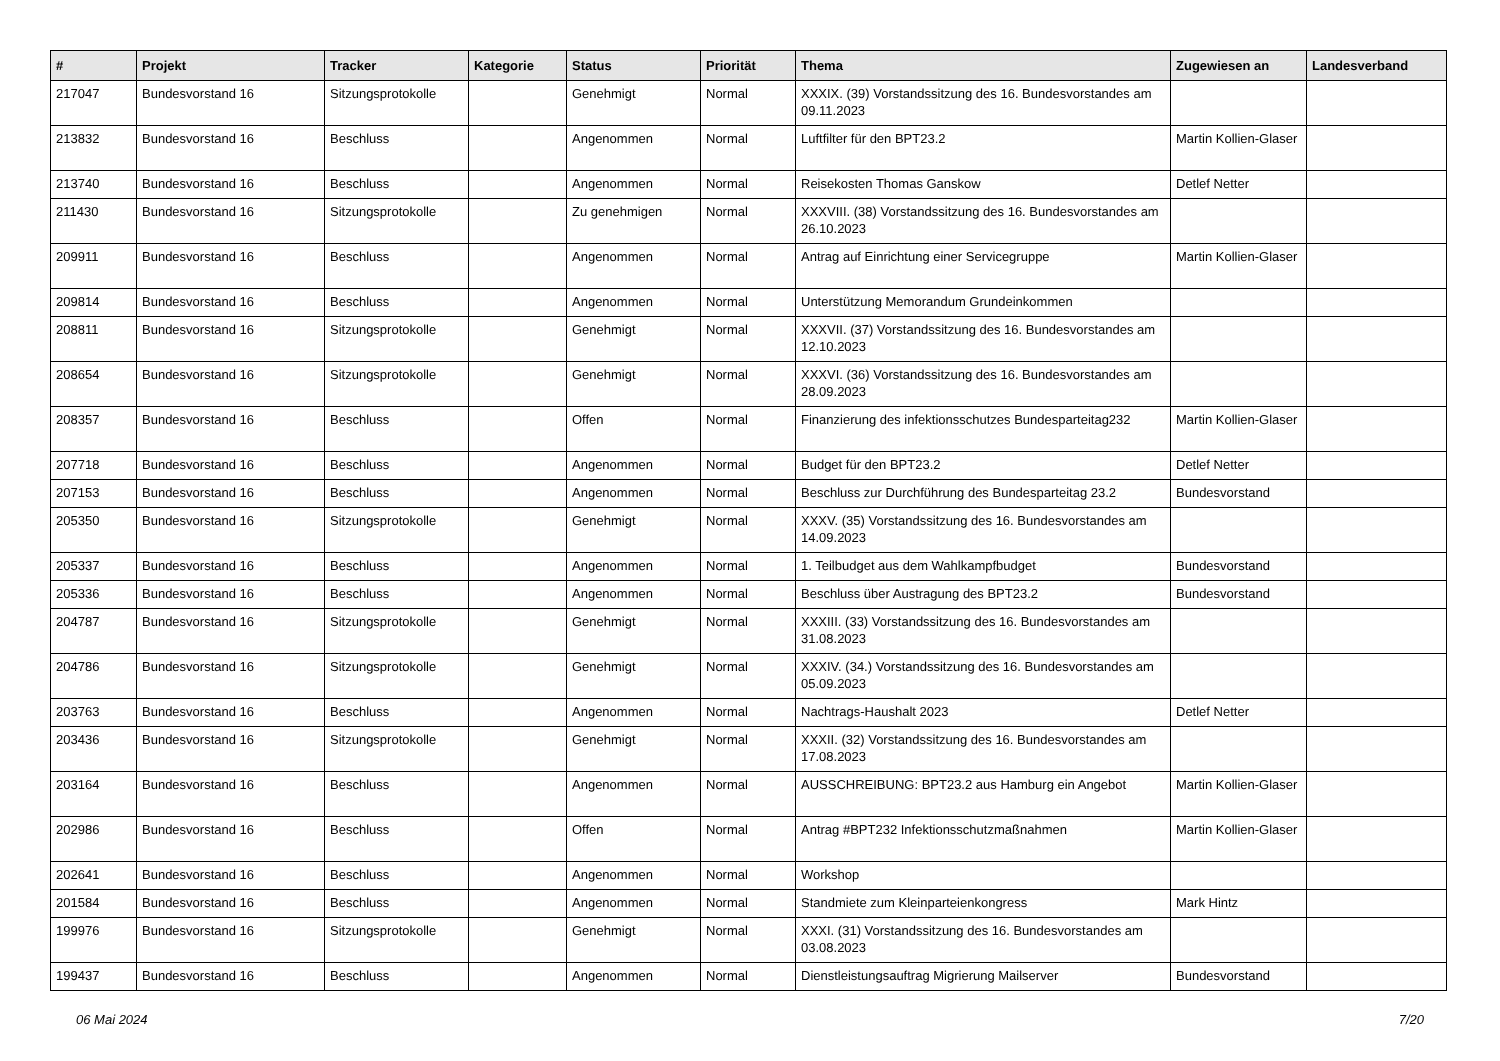| # | Projekt | Tracker | Kategorie | Status | Priorität | Thema | Zugewiesen an | Landesverband |
| --- | --- | --- | --- | --- | --- | --- | --- | --- |
| 217047 | Bundesvorstand 16 | Sitzungsprotokolle | | Genehmigt | Normal | XXXIX. (39) Vorstandssitzung des 16. Bundesvorstandes am 09.11.2023 | | |
| 213832 | Bundesvorstand 16 | Beschluss | | Angenommen | Normal | Luftfilter für den BPT23.2 | Martin Kollien-Glaser | |
| 213740 | Bundesvorstand 16 | Beschluss | | Angenommen | Normal | Reisekosten Thomas Ganskow | Detlef Netter | |
| 211430 | Bundesvorstand 16 | Sitzungsprotokolle | | Zu genehmigen | Normal | XXXVIII. (38) Vorstandssitzung des 16. Bundesvorstandes am 26.10.2023 | | |
| 209911 | Bundesvorstand 16 | Beschluss | | Angenommen | Normal | Antrag auf Einrichtung einer Servicegruppe | Martin Kollien-Glaser | |
| 209814 | Bundesvorstand 16 | Beschluss | | Angenommen | Normal | Unterstützung Memorandum Grundeinkommen | | |
| 208811 | Bundesvorstand 16 | Sitzungsprotokolle | | Genehmigt | Normal | XXXVII. (37) Vorstandssitzung des 16. Bundesvorstandes am 12.10.2023 | | |
| 208654 | Bundesvorstand 16 | Sitzungsprotokolle | | Genehmigt | Normal | XXXVI. (36) Vorstandssitzung des 16. Bundesvorstandes am 28.09.2023 | | |
| 208357 | Bundesvorstand 16 | Beschluss | | Offen | Normal | Finanzierung des infektionsschutzes Bundesparteitag232 | Martin Kollien-Glaser | |
| 207718 | Bundesvorstand 16 | Beschluss | | Angenommen | Normal | Budget für den BPT23.2 | Detlef Netter | |
| 207153 | Bundesvorstand 16 | Beschluss | | Angenommen | Normal | Beschluss zur Durchführung des Bundesparteitag 23.2 | Bundesvorstand | |
| 205350 | Bundesvorstand 16 | Sitzungsprotokolle | | Genehmigt | Normal | XXXV. (35) Vorstandssitzung des 16. Bundesvorstandes am 14.09.2023 | | |
| 205337 | Bundesvorstand 16 | Beschluss | | Angenommen | Normal | 1. Teilbudget aus dem Wahlkampfbudget | Bundesvorstand | |
| 205336 | Bundesvorstand 16 | Beschluss | | Angenommen | Normal | Beschluss über Austragung des BPT23.2 | Bundesvorstand | |
| 204787 | Bundesvorstand 16 | Sitzungsprotokolle | | Genehmigt | Normal | XXXIII. (33) Vorstandssitzung des 16. Bundesvorstandes am 31.08.2023 | | |
| 204786 | Bundesvorstand 16 | Sitzungsprotokolle | | Genehmigt | Normal | XXXIV. (34.) Vorstandssitzung des 16. Bundesvorstandes am 05.09.2023 | | |
| 203763 | Bundesvorstand 16 | Beschluss | | Angenommen | Normal | Nachtrags-Haushalt 2023 | Detlef Netter | |
| 203436 | Bundesvorstand 16 | Sitzungsprotokolle | | Genehmigt | Normal | XXXII. (32) Vorstandssitzung des 16. Bundesvorstandes am 17.08.2023 | | |
| 203164 | Bundesvorstand 16 | Beschluss | | Angenommen | Normal | AUSSCHREIBUNG: BPT23.2 aus Hamburg ein Angebot | Martin Kollien-Glaser | |
| 202986 | Bundesvorstand 16 | Beschluss | | Offen | Normal | Antrag #BPT232 Infektionsschutzmaßnahmen | Martin Kollien-Glaser | |
| 202641 | Bundesvorstand 16 | Beschluss | | Angenommen | Normal | Workshop | | |
| 201584 | Bundesvorstand 16 | Beschluss | | Angenommen | Normal | Standmiete zum Kleinparteienkongress | Mark Hintz | |
| 199976 | Bundesvorstand 16 | Sitzungsprotokolle | | Genehmigt | Normal | XXXI. (31) Vorstandssitzung des 16. Bundesvorstandes am 03.08.2023 | | |
| 199437 | Bundesvorstand 16 | Beschluss | | Angenommen | Normal | Dienstleistungsauftrag Migrierung Mailserver | Bundesvorstand | |
06 Mai 2024 7/20